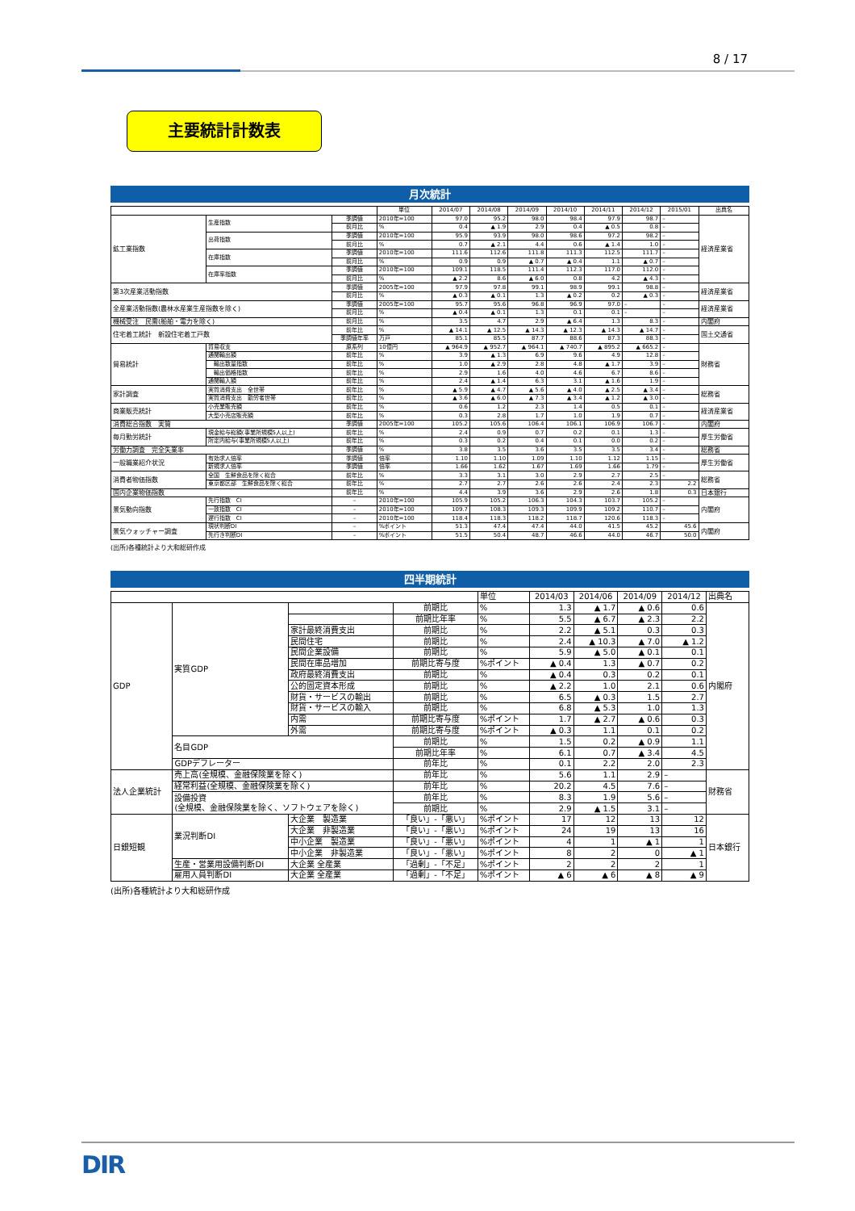8 / 17
主要統計計数表
月次統計
| | | | 単位 | 2014/07 | 2014/08 | 2014/09 | 2014/10 | 2014/11 | 2014/12 | 2015/01 | 出典名 |
| --- | --- | --- | --- | --- | --- | --- | --- | --- | --- | --- | --- |
| 鉱工業指数 | 生産指数 | 季調値 | 2010年=100 | 97.0 | 95.2 | 98.0 | 98.4 | 97.9 | 98.7 | – | 経済産業省 |
| | | 前月比 | % | 0.4 | ▲ 1.9 | 2.9 | 0.4 | ▲ 0.5 | 0.8 | – | |
| | 出荷指数 | 季調値 | 2010年=100 | 95.9 | 93.9 | 98.0 | 98.6 | 97.2 | 98.2 | – | |
| | | 前月比 | % | 0.7 | ▲ 2.1 | 4.4 | 0.6 | ▲ 1.4 | 1.0 | – | |
| | 在庫指数 | 季調値 | 2010年=100 | 111.6 | 112.6 | 111.8 | 111.3 | 112.5 | 111.7 | – | |
| | | 前月比 | % | 0.9 | 0.9 | ▲ 0.7 | ▲ 0.4 | 1.1 | ▲ 0.7 | – | |
| | 在庫率指数 | 季調値 | 2010年=100 | 109.1 | 118.5 | 111.4 | 112.3 | 117.0 | 112.0 | – | |
| | | 前月比 | % | ▲ 2.2 | 8.6 | ▲ 6.0 | 0.8 | 4.2 | ▲ 4.3 | – | |
| 第3次産業活動指数 | | 季調値 | 2005年=100 | 97.9 | 97.8 | 99.1 | 98.9 | 99.1 | 98.8 | – | 経済産業省 |
| | | 前月比 | % | ▲ 0.3 | ▲ 0.1 | 1.3 | ▲ 0.2 | 0.2 | ▲ 0.3 | – | |
| 全産業活動指数(農林水産業生産指数を除く) | | 季調値 | 2005年=100 | 95.7 | 95.6 | 96.8 | 96.9 | 97.0 | – | – | 経済産業省 |
| | | 前月比 | % | ▲ 0.4 | ▲ 0.1 | 1.3 | 0.1 | 0.1 | – | – | |
| 機械受注 民需(船舶・電力を除く) | | 前月比 | % | 3.5 | 4.7 | 2.9 | ▲ 6.4 | 1.3 | 8.3 | – | 内閣府 |
| 住宅着工統計 新設住宅着工戸数 | | 前年比 | % | ▲ 14.1 | ▲ 12.5 | ▲ 14.3 | ▲ 12.3 | ▲ 14.3 | ▲ 14.7 | – | 国土交通省 |
| | | 季調値年率 | 万戸 | 85.1 | 85.5 | 87.7 | 88.6 | 87.3 | 88.3 | – | |
| 貿易統計 | 貿易収支 | 原系列 | 10億円 | ▲ 964.9 | ▲ 952.7 | ▲ 964.1 | ▲ 740.7 | ▲ 895.2 | ▲ 665.2 | – | 財務省 |
| | 通関輸出額 | 前年比 | % | 3.9 | ▲ 1.3 | 6.9 | 9.6 | 4.9 | 12.8 | – | |
| | 輸出数量指数 | 前年比 | % | 1.0 | ▲ 2.9 | 2.8 | 4.8 | ▲ 1.7 | 3.9 | – | |
| | 輸出価格指数 | 前年比 | % | 2.9 | 1.6 | 4.0 | 4.6 | 6.7 | 8.6 | – | |
| | 通関輸入額 | 前年比 | % | 2.4 | ▲ 1.4 | 6.3 | 3.1 | ▲ 1.6 | 1.9 | – | |
| 家計調査 | 実質消費支出 全世帯 | 前年比 | % | ▲ 5.9 | ▲ 4.7 | ▲ 5.6 | ▲ 4.0 | ▲ 2.5 | ▲ 3.4 | – | 総務省 |
| | 実質消費支出 勤労者世帯 | 前年比 | % | ▲ 3.6 | ▲ 6.0 | ▲ 7.3 | ▲ 3.4 | ▲ 1.2 | ▲ 3.0 | – | |
| 商業販売統計 | 小売業販売額 | 前年比 | % | 0.6 | 1.2 | 2.3 | 1.4 | 0.5 | 0.1 | – | 経済産業省 |
| | 大型小売店販売額 | 前年比 | % | 0.3 | 2.8 | 1.7 | 1.0 | 1.9 | 0.7 | – | |
| 消費総合指数 実質 | | 季調値 | 2005年=100 | 105.2 | 105.6 | 106.4 | 106.1 | 106.9 | 106.7 | – | 内閣府 |
| 毎月勤労統計 | 現金給与総額(事業所規模5人以上) | 前年比 | % | 2.4 | 0.9 | 0.7 | 0.2 | 0.1 | 1.3 | – | 厚生労働省 |
| | 所定内給与(事業所規模5人以上) | 前年比 | % | 0.3 | 0.2 | 0.4 | 0.1 | 0.0 | 0.2 | – | |
| 労働力調査 完全失業率 | | 季調値 | % | 3.8 | 3.5 | 3.6 | 3.5 | 3.5 | 3.4 | – | 総務省 |
| 一般職業紹介状況 | 有効求人倍率 | 季調値 | 倍率 | 1.10 | 1.10 | 1.09 | 1.10 | 1.12 | 1.15 | – | 厚生労働省 |
| | 新規求人倍率 | 季調値 | 倍率 | 1.66 | 1.62 | 1.67 | 1.69 | 1.66 | 1.79 | – | |
| 消費者物価指数 | 全国 生鮮食品を除く総合 | 前年比 | % | 3.3 | 3.1 | 3.0 | 2.9 | 2.7 | 2.5 | – | 総務省 |
| | 東京都区部 生鮮食品を除く総合 | 前年比 | % | 2.7 | 2.7 | 2.6 | 2.6 | 2.4 | 2.3 | 2.2 | |
| 国内企業物価指数 | | 前年比 | % | 4.4 | 3.9 | 3.6 | 2.9 | 2.6 | 1.8 | 0.3 | 日本銀行 |
| 景気動向指数 | 先行指数 CI | – | 2010年=100 | 105.9 | 105.2 | 106.3 | 104.3 | 103.7 | 105.2 | – | 内閣府 |
| | 一致指数 CI | – | 2010年=100 | 109.7 | 108.3 | 109.3 | 109.9 | 109.2 | 110.7 | – | |
| | 遅行指数 CI | – | 2010年=100 | 118.4 | 118.3 | 118.2 | 118.7 | 120.6 | 118.3 | – | |
| 景気ウォッチャー調査 | 現状判断DI | – | %ポイント | 51.3 | 47.4 | 47.4 | 44.0 | 41.5 | 45.2 | 45.6 | 内閣府 |
| | 先行き判断DI | – | %ポイント | 51.5 | 50.4 | 48.7 | 46.6 | 44.0 | 46.7 | 50.0 | |
(出所)各種統計より大和総研作成
四半期統計
| | | | | 単位 | 2014/03 | 2014/06 | 2014/09 | 2014/12 | 出典名 |
| --- | --- | --- | --- | --- | --- | --- | --- | --- | --- |
| GDP | 実質GDP | | 前期比 | % | 1.3 | ▲ 1.7 | ▲ 0.6 | 0.6 | 内閣府 |
| | | | 前期比年率 | % | 5.5 | ▲ 6.7 | ▲ 2.3 | 2.2 | |
| | | 家計最終消費支出 | 前期比 | % | 2.2 | ▲ 5.1 | 0.3 | 0.3 | |
| | | 民間住宅 | 前期比 | % | 2.4 | ▲ 10.3 | ▲ 7.0 | ▲ 1.2 | |
| | | 民間企業設備 | 前期比 | % | 5.9 | ▲ 5.0 | ▲ 0.1 | 0.1 | |
| | | 民間在庫品増加 | 前期比寄与度 | %ポイント | ▲ 0.4 | 1.3 | ▲ 0.7 | 0.2 | |
| | | 政府最終消費支出 | 前期比 | % | ▲ 0.4 | 0.3 | 0.2 | 0.1 | |
| | | 公的固定資本形成 | 前期比 | % | ▲ 2.2 | 1.0 | 2.1 | 0.6 | |
| | | 財貨・サービスの輸出 | 前期比 | % | 6.5 | ▲ 0.3 | 1.5 | 2.7 | |
| | | 財貨・サービスの輸入 | 前期比 | % | 6.8 | ▲ 5.3 | 1.0 | 1.3 | |
| | | 内需 | 前期比寄与度 | %ポイント | 1.7 | ▲ 2.7 | ▲ 0.6 | 0.3 | |
| | | 外需 | 前期比寄与度 | %ポイント | ▲ 0.3 | 1.1 | 0.1 | 0.2 | |
| | 名目GDP | | 前期比 | % | 1.5 | 0.2 | ▲ 0.9 | 1.1 | |
| | | | 前期比年率 | % | 6.1 | 0.7 | ▲ 3.4 | 4.5 | |
| | GDPデフレーター | | 前年比 | % | 0.1 | 2.2 | 2.0 | 2.3 | |
| 法人企業統計 | 売上高(全規模、金融保険業を除く) | | 前年比 | % | 5.6 | 1.1 | 2.9 | – | 財務省 |
| | 経常利益(全規模、金融保険業を除く) | | 前年比 | % | 20.2 | 4.5 | 7.6 | – | |
| | 設備投資 (全規模、金融保険業を除く、ソフトウェアを除く) | | 前年比 | % | 8.3 | 1.9 | 5.6 | – | |
| | | | 前期比 | % | 2.9 | ▲ 1.5 | 3.1 | – | |
| 日銀短観 | 業況判断DI | 大企業 製造業 | 「良い」-「悪い」 | %ポイント | 17 | 12 | 13 | 12 | 日本銀行 |
| | | 大企業 非製造業 | 「良い」-「悪い」 | %ポイント | 24 | 19 | 13 | 16 | |
| | | 中小企業 製造業 | 「良い」-「悪い」 | %ポイント | 4 | 1 | ▲ 1 | 1 | |
| | | 中小企業 非製造業 | 「良い」-「悪い」 | %ポイント | 8 | 2 | 0 | ▲ 1 | |
| | 生産・営業用設備判断DI | 大企業 全産業 | 「過剰」-「不足」 | %ポイント | 2 | 2 | 2 | 1 | |
| | 雇用人員判断DI | 大企業 全産業 | 「過剰」-「不足」 | %ポイント | ▲ 6 | ▲ 6 | ▲ 8 | ▲ 9 | |
(出所)各種統計より大和総研作成
DIR